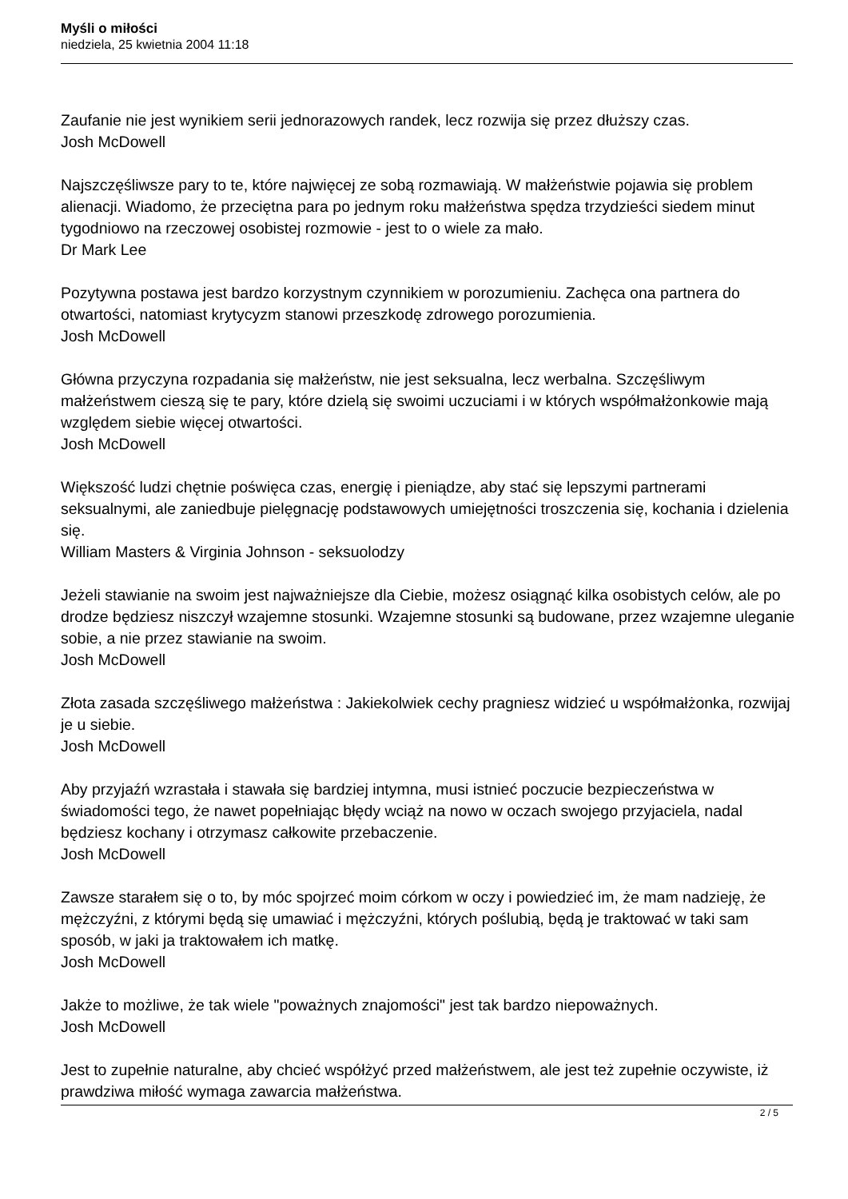Myśli o miłości
niedziela, 25 kwietnia 2004 11:18
Zaufanie nie jest wynikiem serii jednorazowych randek, lecz rozwija się przez dłuższy czas.
Josh McDowell
Najszczęśliwsze pary to te, które najwięcej ze sobą rozmawiają. W małżeństwie pojawia się problem alienacji. Wiadomo, że przeciętna para po jednym roku małżeństwa spędza trzydzieści siedem minut tygodniowo na rzeczowej osobistej rozmowie - jest to o wiele za mało.
Dr Mark Lee
Pozytywna postawa jest bardzo korzystnym czynnikiem w porozumieniu. Zachęca ona partnera do otwartości, natomiast krytycyzm stanowi przeszkodę zdrowego porozumienia.
Josh McDowell
Główna przyczyna rozpadania się małżeństw, nie jest seksualna, lecz werbalna. Szczęśliwym małżeństwem cieszą się te pary, które dzielą się swoimi uczuciami i w których współmałżonkowie mają względem siebie więcej otwartości.
Josh McDowell
Większość ludzi chętnie poświęca czas, energię i pieniądze, aby stać się lepszymi partnerami seksualnymi, ale zaniedbuje pielęgnację podstawowych umiejętności troszczenia się, kochania i dzielenia się.
William Masters & Virginia Johnson - seksuolodzy
Jeżeli stawianie na swoim jest najważniejsze dla Ciebie, możesz osiągnąć kilka osobistych celów, ale po drodze będziesz niszczył wzajemne stosunki. Wzajemne stosunki są budowane, przez wzajemne uleganie sobie, a nie przez stawianie na swoim.
Josh McDowell
Złota zasada szczęśliwego małżeństwa : Jakiekolwiek cechy pragniesz widzieć u współmałżonka, rozwijaj je u siebie.
Josh McDowell
Aby przyjaźń wzrastała i stawała się bardziej intymna, musi istnieć poczucie bezpieczeństwa w świadomości tego, że nawet popełniając błędy wciąż na nowo w oczach swojego przyjaciela, nadal będziesz kochany i otrzymasz całkowite przebaczenie.
Josh McDowell
Zawsze starałem się o to, by móc spojrzeć moim córkom w oczy i powiedzieć im, że mam nadzieję, że mężczyźni, z którymi będą się umawiać i mężczyźni, których poślubią, będą je traktować w taki sam sposób, w jaki ja traktowałem ich matkę.
Josh McDowell
Jakże to możliwe, że tak wiele "poważnych znajomości" jest tak bardzo niepoważnych.
Josh McDowell
Jest to zupełnie naturalne, aby chcieć współżyć przed małżeństwem, ale jest też zupełnie oczywiste, iż prawdziwa miłość wymaga zawarcia małżeństwa.
2 / 5